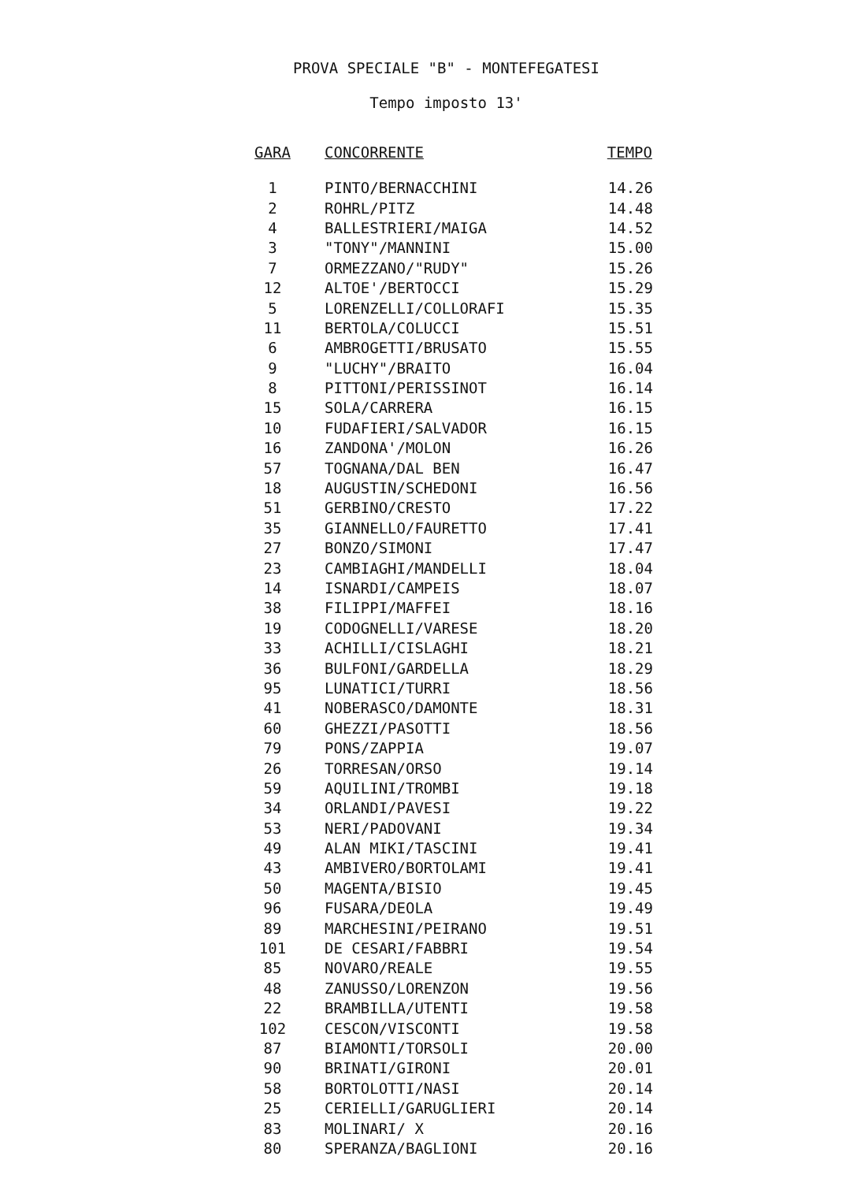PROVA SPECIALE "B" - MONTEFEGATESI
Tempo imposto 13'
| GARA | CONCORRENTE | TEMPO |
| --- | --- | --- |
| 1 | PINTO/BERNACCHINI | 14.26 |
| 2 | ROHRL/PITZ | 14.48 |
| 4 | BALLESTRIERI/MAIGA | 14.52 |
| 3 | "TONY"/MANNINI | 15.00 |
| 7 | ORMEZZANO/"RUDY" | 15.26 |
| 12 | ALTOE'/BERTOCCI | 15.29 |
| 5 | LORENZELLI/COLLORAFI | 15.35 |
| 11 | BERTOLA/COLUCCI | 15.51 |
| 6 | AMBROGETTI/BRUSATO | 15.55 |
| 9 | "LUCHY"/BRAITO | 16.04 |
| 8 | PITTONI/PERISSINOT | 16.14 |
| 15 | SOLA/CARRERA | 16.15 |
| 10 | FUDAFIERI/SALVADOR | 16.15 |
| 16 | ZANDONA'/MOLON | 16.26 |
| 57 | TOGNANA/DAL BEN | 16.47 |
| 18 | AUGUSTIN/SCHEDONI | 16.56 |
| 51 | GERBINO/CRESTO | 17.22 |
| 35 | GIANNELLO/FAURETTO | 17.41 |
| 27 | BONZO/SIMONI | 17.47 |
| 23 | CAMBIAGHI/MANDELLI | 18.04 |
| 14 | ISNARDI/CAMPEIS | 18.07 |
| 38 | FILIPPI/MAFFEI | 18.16 |
| 19 | CODOGNELLI/VARESE | 18.20 |
| 33 | ACHILLI/CISLAGHI | 18.21 |
| 36 | BULFONI/GARDELLA | 18.29 |
| 95 | LUNATICI/TURRI | 18.56 |
| 41 | NOBERASCO/DAMONTE | 18.31 |
| 60 | GHEZZI/PASOTTI | 18.56 |
| 79 | PONS/ZAPPIA | 19.07 |
| 26 | TORRESAN/ORSO | 19.14 |
| 59 | AQUILINI/TROMBI | 19.18 |
| 34 | ORLANDI/PAVESI | 19.22 |
| 53 | NERI/PADOVANI | 19.34 |
| 49 | ALAN MIKI/TASCINI | 19.41 |
| 43 | AMBIVERO/BORTOLAMI | 19.41 |
| 50 | MAGENTA/BISIO | 19.45 |
| 96 | FUSARA/DEOLA | 19.49 |
| 89 | MARCHESINI/PEIRANO | 19.51 |
| 101 | DE CESARI/FABBRI | 19.54 |
| 85 | NOVARO/REALE | 19.55 |
| 48 | ZANUSSO/LORENZON | 19.56 |
| 22 | BRAMBILLA/UTENTI | 19.58 |
| 102 | CESCON/VISCONTI | 19.58 |
| 87 | BIAMONTI/TORSOLI | 20.00 |
| 90 | BRINATI/GIRONI | 20.01 |
| 58 | BORTOLOTTI/NASI | 20.14 |
| 25 | CERIELLI/GARUGLIERI | 20.14 |
| 83 | MOLINARI/ X | 20.16 |
| 80 | SPERANZA/BAGLIONI | 20.16 |